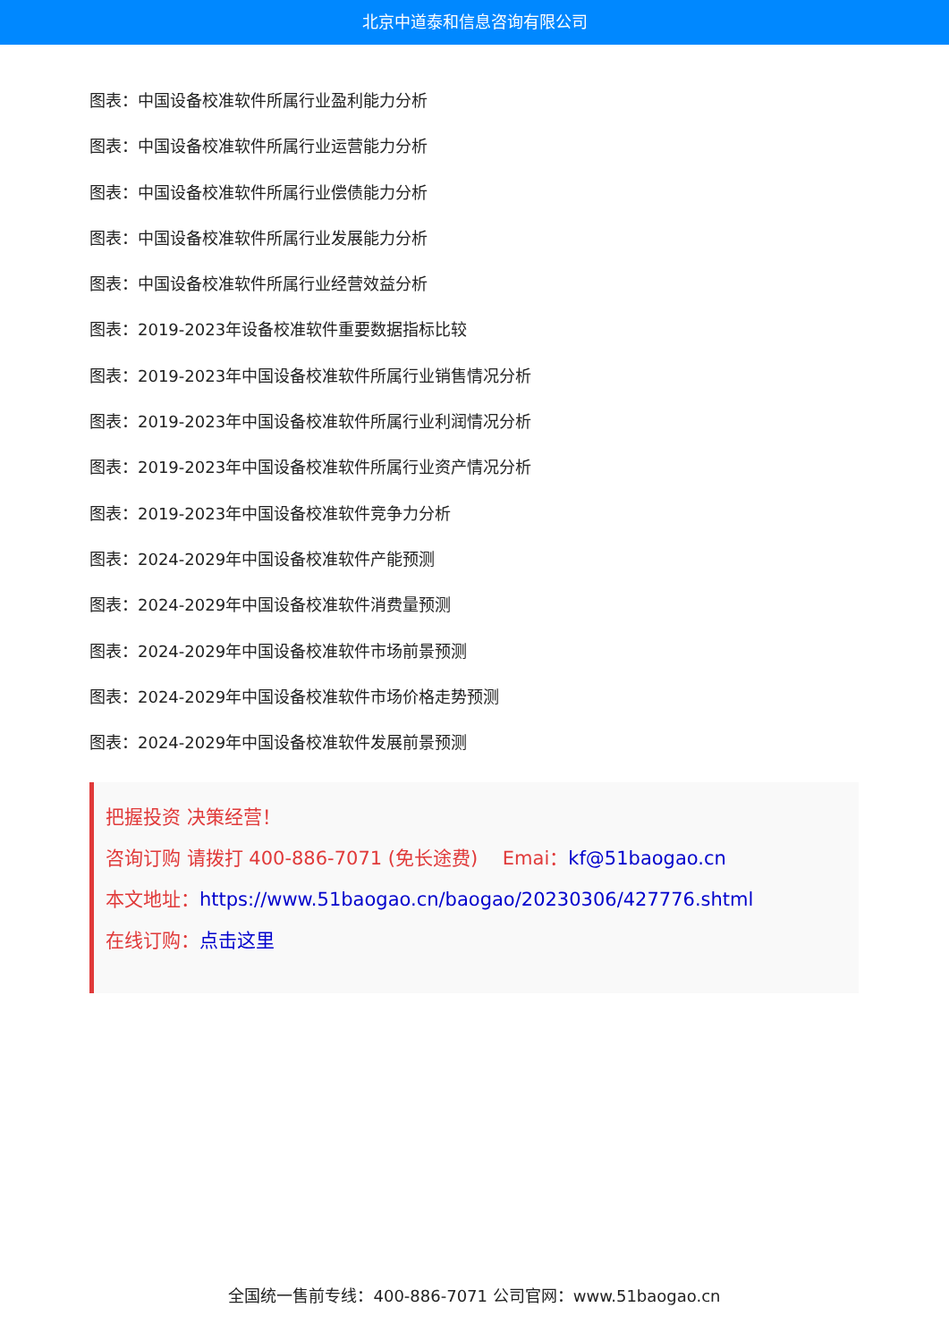北京中道泰和信息咨询有限公司
图表：中国设备校准软件所属行业盈利能力分析
图表：中国设备校准软件所属行业运营能力分析
图表：中国设备校准软件所属行业偿债能力分析
图表：中国设备校准软件所属行业发展能力分析
图表：中国设备校准软件所属行业经营效益分析
图表：2019-2023年设备校准软件重要数据指标比较
图表：2019-2023年中国设备校准软件所属行业销售情况分析
图表：2019-2023年中国设备校准软件所属行业利润情况分析
图表：2019-2023年中国设备校准软件所属行业资产情况分析
图表：2019-2023年中国设备校准软件竞争力分析
图表：2024-2029年中国设备校准软件产能预测
图表：2024-2029年中国设备校准软件消费量预测
图表：2024-2029年中国设备校准软件市场前景预测
图表：2024-2029年中国设备校准软件市场价格走势预测
图表：2024-2029年中国设备校准软件发展前景预测
把握投资 决策经营！
咨询订购 请拨打 400-886-7071 (免长途费)　 Emai：kf@51baogao.cn
本文地址：https://www.51baogao.cn/baogao/20230306/427776.shtml
在线订购：点击这里
全国统一售前专线：400-886-7071 公司官网：www.51baogao.cn